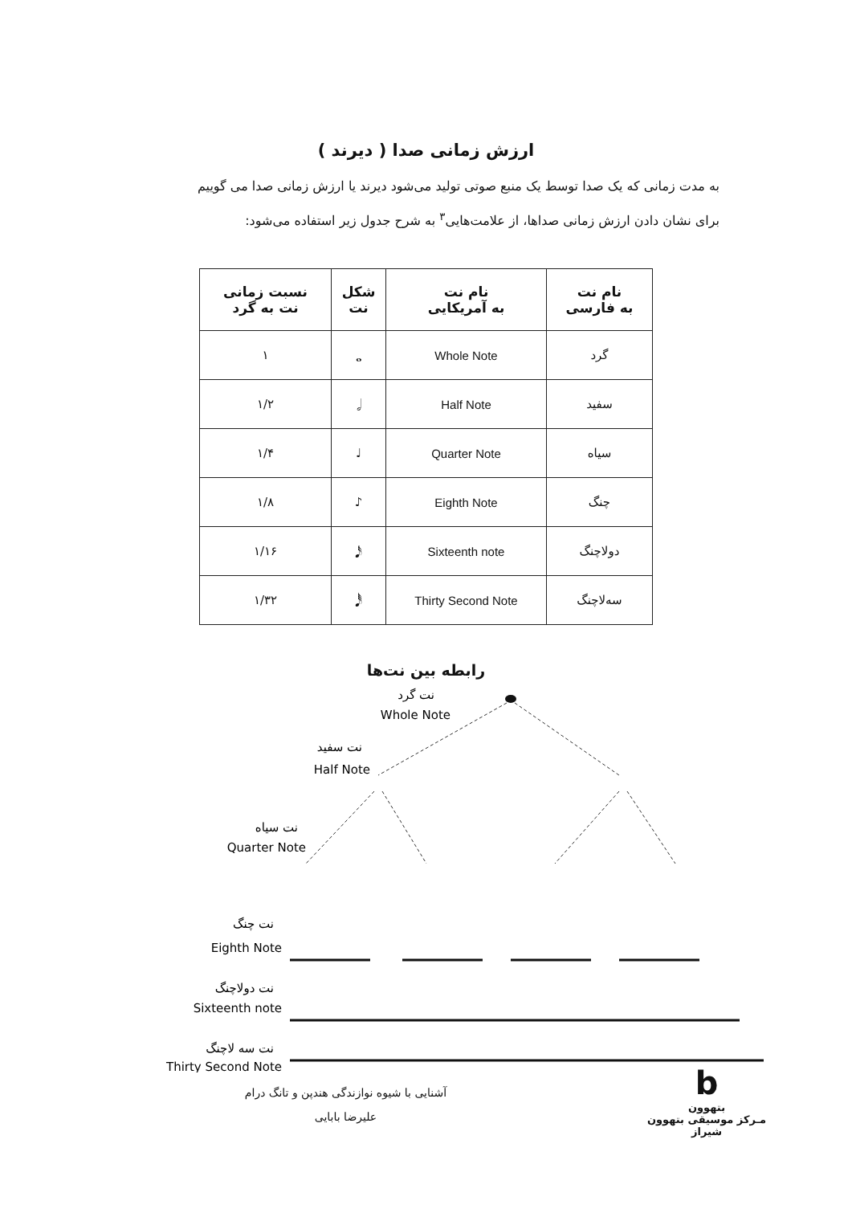ارزش زمانی صدا ( دیرند )
به مدت زمانی که یک صدا توسط یک منبع صوتی تولید می‌شود دیرند یا ارزش زمانی صدا می گوییم
برای نشان دادن ارزش زمانی صداها، از علامت‌هایی<sup>۳</sup> به شرح جدول زیر استفاده می‌شود:
| نام نت به فارسی | نام نت به آمریکایی | شکل نت | نسبت زمانی نت به گرد |
| --- | --- | --- | --- |
| گرد | Whole Note | 𝅝 | ۱ |
| سفید | Half Note | 𝅗𝅥 | ۱/۲ |
| سیاه | Quarter Note | ♩ | ۱/۴ |
| چنگ | Eighth Note | ♪ | ۱/۸ |
| دولاچنگ | Sixteenth note | 𝅘𝅥𝅯 | ۱/۱۶ |
| سه‌لاچنگ | Thirty Second Note | 𝅘𝅥𝅰 | ۱/۳۲ |
رابطه بین نت‌ها
نت گرد
Whole Note
نت سفید
Half Note
نت سیاه
Quarter Note
نت چنگ
Eighth Note
نت دولاچنگ
Sixteenth note
نت سه لاچنگ
Thirty Second Note
آشنایی با شیوه نوازندگی هندپن و تانگ درام
علیرضا بابایی
b
بتهوون
مـرکز موسیقی بتهوون شیراز